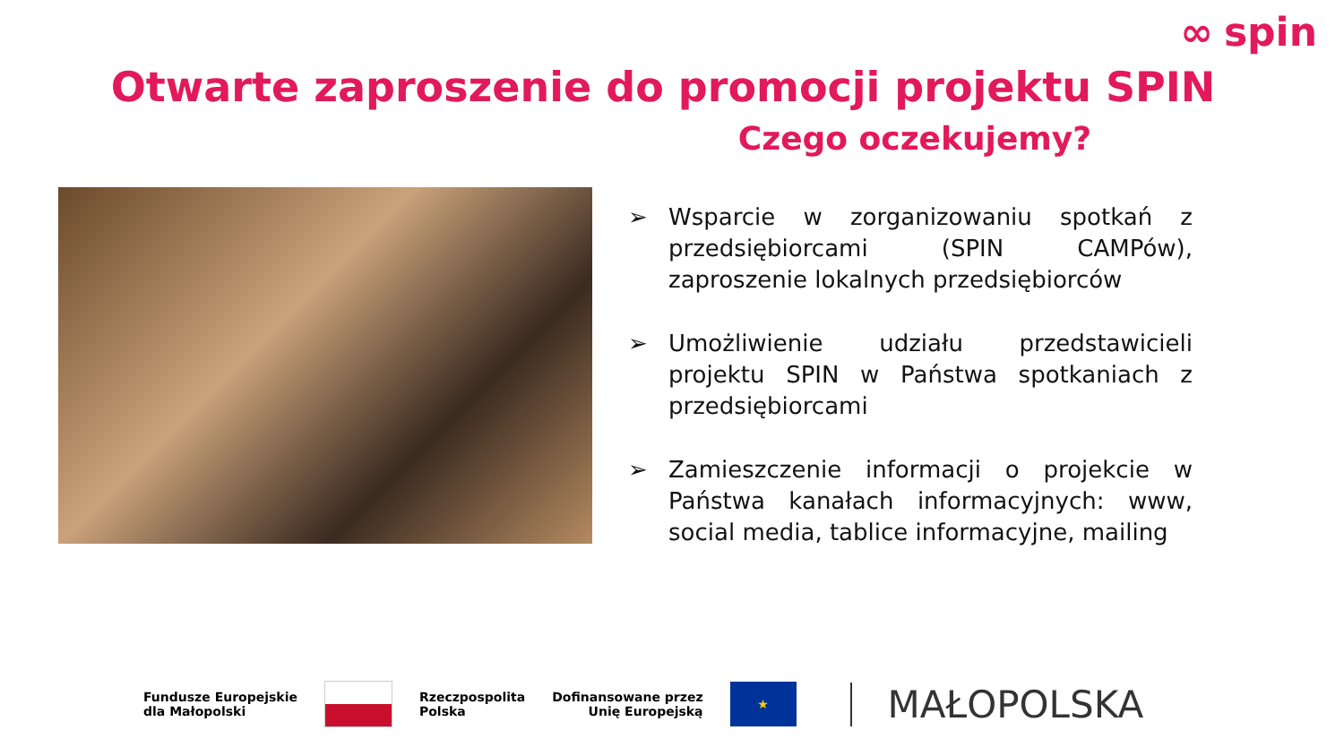∞ spin
Otwarte zaproszenie do promocji projektu SPIN
Czego oczekujemy?
➢ Wsparcie w zorganizowaniu spotkań z przedsiębiorcami (SPIN CAMPów), zaproszenie lokalnych przedsiębiorców
➢ Umożliwienie udziału przedstawicieli projektu SPIN w Państwa spotkaniach z przedsiębiorcami
➢ Zamieszczenie informacji o projekcie w Państwa kanałach informacyjnych: www, social media, tablice informacyjne, mailing
Fundusze Europejskie
dla Małopolski
Rzeczpospolita
Polska
Dofinansowane przez
Unię Europejską
★
MAŁOPOLSKA